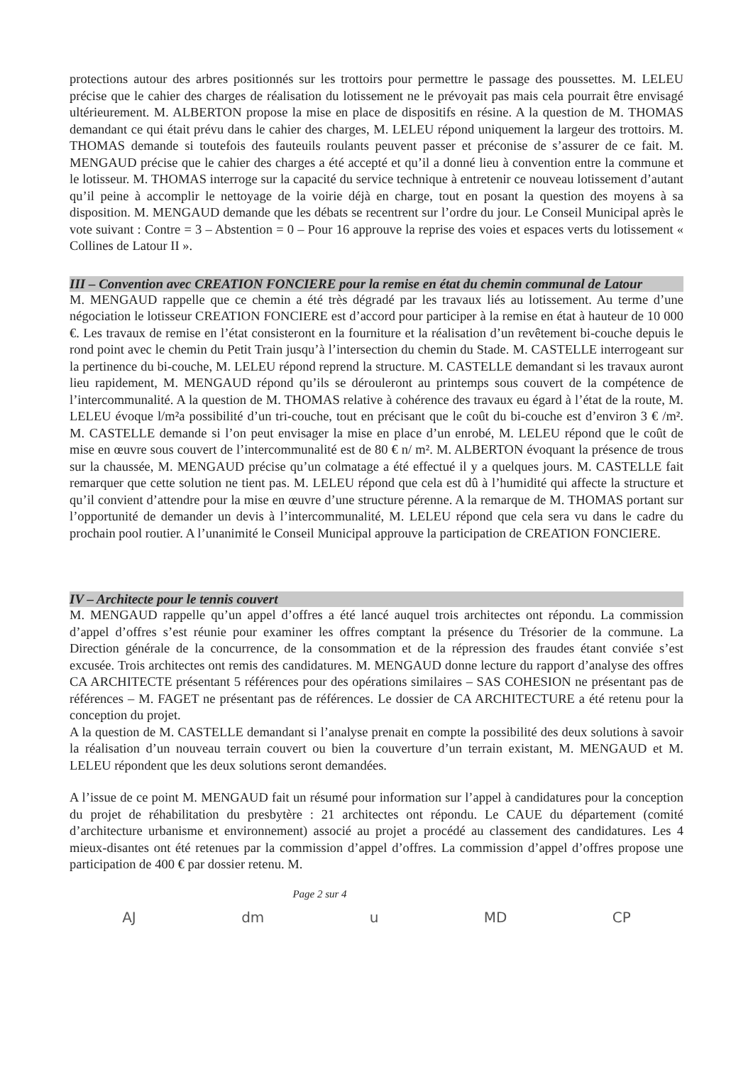protections autour des arbres positionnés sur les trottoirs pour permettre le passage des poussettes. M. LELEU précise que le cahier des charges de réalisation du lotissement ne le prévoyait pas mais cela pourrait être envisagé ultérieurement. M. ALBERTON propose la mise en place de dispositifs en résine. A la question de M. THOMAS demandant ce qui était prévu dans le cahier des charges, M. LELEU répond uniquement la largeur des trottoirs. M. THOMAS demande si toutefois des fauteuils roulants peuvent passer et préconise de s’assurer de ce fait. M. MENGAUD précise que le cahier des charges a été accepté et qu’il a donné lieu à convention entre la commune et le lotisseur. M. THOMAS interroge sur la capacité du service technique à entretenir ce nouveau lotissement d’autant qu’il peine à accomplir le nettoyage de la voirie déjà en charge, tout en posant la question des moyens à sa disposition. M. MENGAUD demande que les débats se recentrent sur l’ordre du jour. Le Conseil Municipal après le vote suivant : Contre = 3 – Abstention = 0 – Pour 16 approuve la reprise des voies et espaces verts du lotissement « Collines de Latour II ».
III – Convention avec CREATION FONCIERE pour la remise en état du chemin communal de Latour
M. MENGAUD rappelle que ce chemin a été très dégradé par les travaux liés au lotissement. Au terme d’une négociation le lotisseur CREATION FONCIERE est d’accord pour participer à la remise en état à hauteur de 10 000 €. Les travaux de remise en l’état consisteront en la fourniture et la réalisation d’un revêtement bi-couche depuis le rond point avec le chemin du Petit Train jusqu’à l’intersection du chemin du Stade. M. CASTELLE interrogeant sur la pertinence du bi-couche, M. LELEU répond reprend la structure. M. CASTELLE demandant si les travaux auront lieu rapidement, M. MENGAUD répond qu’ils se dérouleront au printemps sous couvert de la compétence de l’intercommunalité. A la question de M. THOMAS relative à cohérence des travaux eu égard à l’état de la route, M. LELEU évoque l/m²a possibilité d’un tri-couche, tout en précisant que le coût du bi-couche est d’environ 3 € /m². M. CASTELLE demande si l’on peut envisager la mise en place d’un enrobé, M. LELEU répond que le coût de mise en œuvre sous couvert de l’intercommunalité est de 80 € n/ m². M. ALBERTON évoquant la présence de trous sur la chaussée, M. MENGAUD précise qu’un colmatage a été effectué il y a quelques jours. M. CASTELLE fait remarquer que cette solution ne tient pas. M. LELEU répond que cela est dû à l’humidité qui affecte la structure et qu’il convient d’attendre pour la mise en œuvre d’une structure pérenne. A la remarque de M. THOMAS portant sur l’opportunité de demander un devis à l’intercommunalité, M. LELEU répond que cela sera vu dans le cadre du prochain pool routier. A l’unanimité le Conseil Municipal approuve la participation de CREATION FONCIERE.
IV – Architecte pour le tennis couvert
M. MENGAUD rappelle qu’un appel d’offres a été lancé auquel trois architectes ont répondu. La commission d’appel d’offres s’est réunie pour examiner les offres comptant la présence du Trésorier de la commune. La Direction générale de la concurrence, de la consommation et de la répression des fraudes étant conviée s’est excusée. Trois architectes ont remis des candidatures. M. MENGAUD donne lecture du rapport d’analyse des offres CA ARCHITECTE présentant 5 références pour des opérations similaires – SAS COHESION ne présentant pas de références – M. FAGET ne présentant pas de références. Le dossier de CA ARCHITECTURE a été retenu pour la conception du projet.
A la question de M. CASTELLE demandant si l’analyse prenait en compte la possibilité des deux solutions à savoir la réalisation d’un nouveau terrain couvert ou bien la couverture d’un terrain existant, M. MENGAUD et M. LELEU répondent que les deux solutions seront demandées.
A l’issue de ce point M. MENGAUD fait un résumé pour information sur l’appel à candidatures pour la conception du projet de réhabilitation du presbytère : 21 architectes ont répondu. Le CAUE du département (comité d’architecture urbanisme et environnement) associé au projet a procédé au classement des candidatures. Les 4 mieux-disantes ont été retenues par la commission d’appel d’offres. La commission d’appel d’offres propose une participation de 400 € par dossier retenu. M.
Page 2 sur 4
AJ dm u MD CP